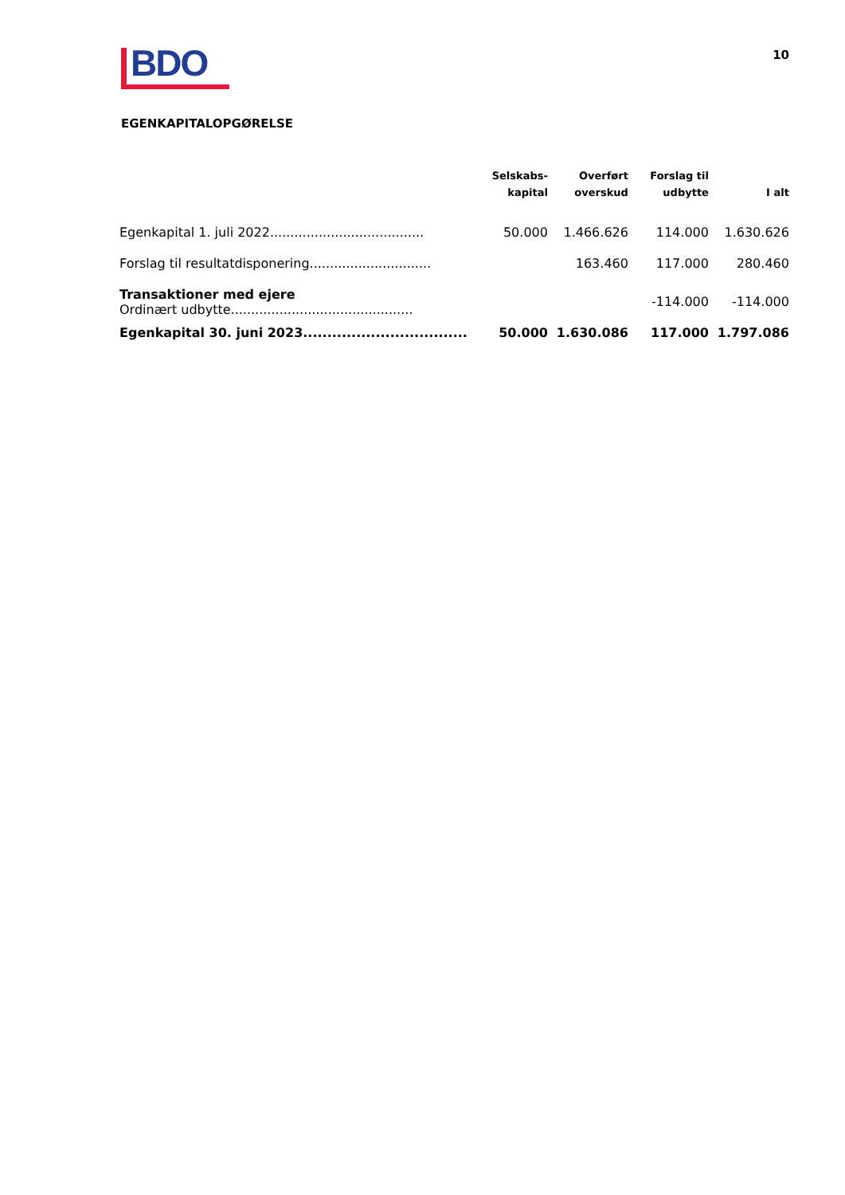BDO
10
EGENKAPITALOPGØRELSE
| | Selskabs- kapital | Overført overskud | Forslag til udbytte | I alt |
| --- | --- | --- | --- | --- |
| Egenkapital 1. juli 2022...................................... | 50.000 | 1.466.626 | 114.000 | 1.630.626 |
| Forslag til resultatdisponering.............................. | | 163.460 | 117.000 | 280.460 |
| Transaktioner med ejere Ordinært udbytte............................................. | | | -114.000 | -114.000 |
| Egenkapital 30. juni 2023.................................. | 50.000 | 1.630.086 | 117.000 | 1.797.086 |